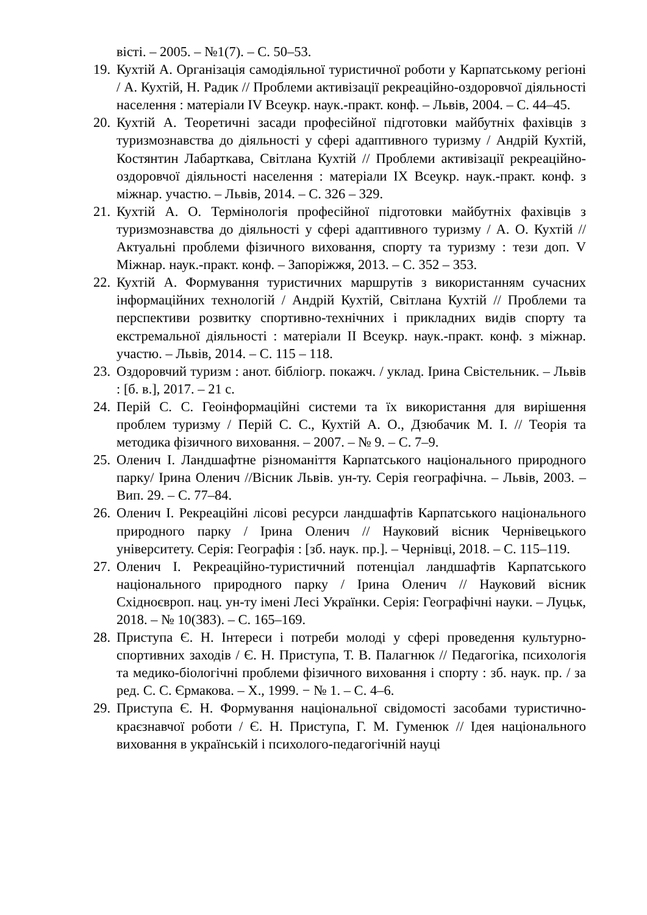вісті. – 2005. – №1(7). – С. 50–53.
19. Кухтій А. Організація самодіяльної туристичної роботи у Карпатському регіоні / А. Кухтій, Н. Радик // Проблеми активізації рекреаційно-оздоровчої діяльності населення : матеріали IV Всеукр. наук.-практ. конф. – Львів, 2004. – С. 44–45.
20. Кухтій А. Теоретичні засади професійної підготовки майбутніх фахівців з туризмознавства до діяльності у сфері адаптивного туризму / Андрій Кухтій, Костянтин Лабарткава, Світлана Кухтій // Проблеми активізації рекреаційно-оздоровчої діяльності населення : матеріали IX Всеукр. наук.-практ. конф. з міжнар. участю. – Львів, 2014. – С. 326 – 329.
21. Кухтій А. О. Термінологія професійної підготовки майбутніх фахівців з туризмознавства до діяльності у сфері адаптивного туризму / А. О. Кухтій // Актуальні проблеми фізичного виховання, спорту та туризму : тези доп. V Міжнар. наук.-практ. конф. – Запоріжжя, 2013. – С. 352 – 353.
22. Кухтій А. Формування туристичних маршрутів з використанням сучасних інформаційних технологій / Андрій Кухтій, Світлана Кухтій // Проблеми та перспективи розвитку спортивно-технічних і прикладних видів спорту та екстремальної діяльності : матеріали II Всеукр. наук.-практ. конф. з міжнар. участю. – Львів, 2014. – С. 115 – 118.
23. Оздоровчий туризм : анот. бібліогр. покажч. / уклад. Ірина Свістельник. – Львів : [б. в.], 2017. – 21 с.
24. Перій С. С. Геоінформаційні системи та їх використання для вирішення проблем туризму / Перій С. С., Кухтій А. О., Дзюбачик М. І. // Теорія та методика фізичного виховання. – 2007. – № 9. – С. 7–9.
25. Оленич І. Ландшафтне різноманіття Карпатського національного природного парку/ Ірина Оленич //Вісник Львів. ун-ту. Серія географічна. – Львів, 2003. –Вип. 29. – С. 77–84.
26. Оленич І. Рекреаційні лісові ресурси ландшафтів Карпатського національного природного парку / Ірина Оленич // Науковий вісник Чернівецького університету. Серія: Географія : [зб. наук. пр.]. – Чернівці, 2018. – С. 115–119.
27. Оленич І. Рекреаційно-туристичний потенціал ландшафтів Карпатського національного природного парку / Ірина Оленич // Науковий вісник Східноєвроп. нац. ун-ту імені Лесі Українки. Серія: Географічні науки. – Луцьк, 2018. – № 10(383). – С. 165–169.
28. Приступа Є. Н. Інтереси і потреби молоді у сфері проведення культурно-спортивних заходів / Є. Н. Приступа, Т. В. Палагнюк // Педагогіка, психологія та медико-біологічні проблеми фізичного виховання і спорту : зб. наук. пр. / за ред. С. С. Єрмакова. – Х., 1999. − № 1. – С. 4–6.
29. Приступа Є. Н. Формування національної свідомості засобами туристично-краєзнавчої роботи / Є. Н. Приступа, Г. М. Гуменюк // Ідея національного виховання в українській і психолого-педагогічній науці